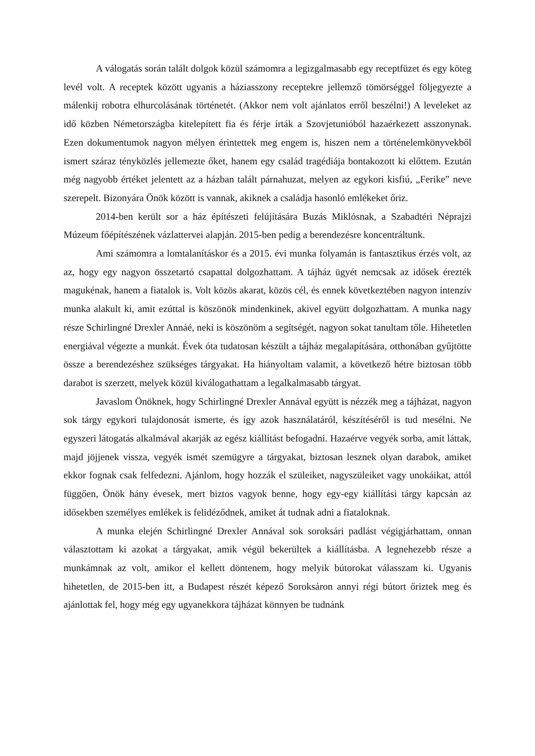A válogatás során talált dolgok közül számomra a legizgalmasabb egy receptfüzet és egy köteg levél volt. A receptek között ugyanis a háziasszony receptekre jellemző tömörséggel följegyezte a málenkij robotra elhurcolásának történetét. (Akkor nem volt ajánlatos erről beszélni!) A leveleket az idő közben Németországba kitelepített fia és férje írták a Szovjetunióból hazaérkezett asszonynak. Ezen dokumentumok nagyon mélyen érintettek meg engem is, hiszen nem a történelemkönyvekből ismert száraz tényközlés jellemezte őket, hanem egy család tragédiája bontakozott ki előttem. Ezután még nagyobb értéket jelentett az a házban talált párnahuzat, melyen az egykori kisfiú, „Ferike” neve szerepelt. Bizonyára Önök között is vannak, akiknek a családja hasonló emlékeket őriz.
2014-ben került sor a ház építészeti felújítására Buzás Miklósnak, a Szabadtéri Néprajzi Múzeum főépítészének vázlattervei alapján. 2015-ben pedig a berendezésre koncentráltunk.
Ami számomra a lomtalanításkor és a 2015. évi munka folyamán is fantasztikus érzés volt, az az, hogy egy nagyon összetartó csapattal dolgozhattam. A tájház ügyét nemcsak az idősek érezték magukénak, hanem a fiatalok is. Volt közös akarat, közös cél, és ennek következtében nagyon intenzív munka alakult ki, amit ezúttal is köszönök mindenkinek, akivel együtt dolgozhattam. A munka nagy része Schirlingné Drexler Annáé, neki is köszönöm a segítségét, nagyon sokat tanultam tőle. Hihetetlen energiával végezte a munkát. Évek óta tudatosan készült a tájház megalapítására, otthonában gyűjtötte össze a berendezéshez szükséges tárgyakat. Ha hiányoltam valamit, a következő hétre biztosan több darabot is szerzett, melyek közül kiválogathattam a legalkalmasabb tárgyat.
Javaslom Önöknek, hogy Schirlingné Drexler Annával együtt is nézzék meg a tájházat, nagyon sok tárgy egykori tulajdonosát ismerte, és így azok használatáról, készítéséről is tud mesélni. Ne egyszeri látogatás alkalmával akarják az egész kiállítást befogadni. Hazaérve vegyék sorba, amit láttak, majd jöjjenek vissza, vegyék ismét szemügyre a tárgyakat, biztosan lesznek olyan darabok, amiket ekkor fognak csak felfedezni. Ajánlom, hogy hozzák el szüleiket, nagyszüleiket vagy unokáikat, attól függően, Önök hány évesek, mert biztos vagyok benne, hogy egy-egy kiállítási tárgy kapcsán az idősekben személyes emlékek is felidéződnek, amiket át tudnak adni a fiataloknak.
A munka elején Schirlingné Drexler Annával sok soroksári padlást végigjárhattam, onnan választottam ki azokat a tárgyakat, amik végül bekerültek a kiállításba. A legnehezebb része a munkámnak az volt, amikor el kellett döntenem, hogy melyik bútorokat válasszam ki. Ugyanis hihetetlen, de 2015-ben itt, a Budapest részét képező Soroksáron annyi régi bútort őriztek meg és ajánlottak fel, hogy még egy ugyanekkora tájházat könnyen be tudnánk